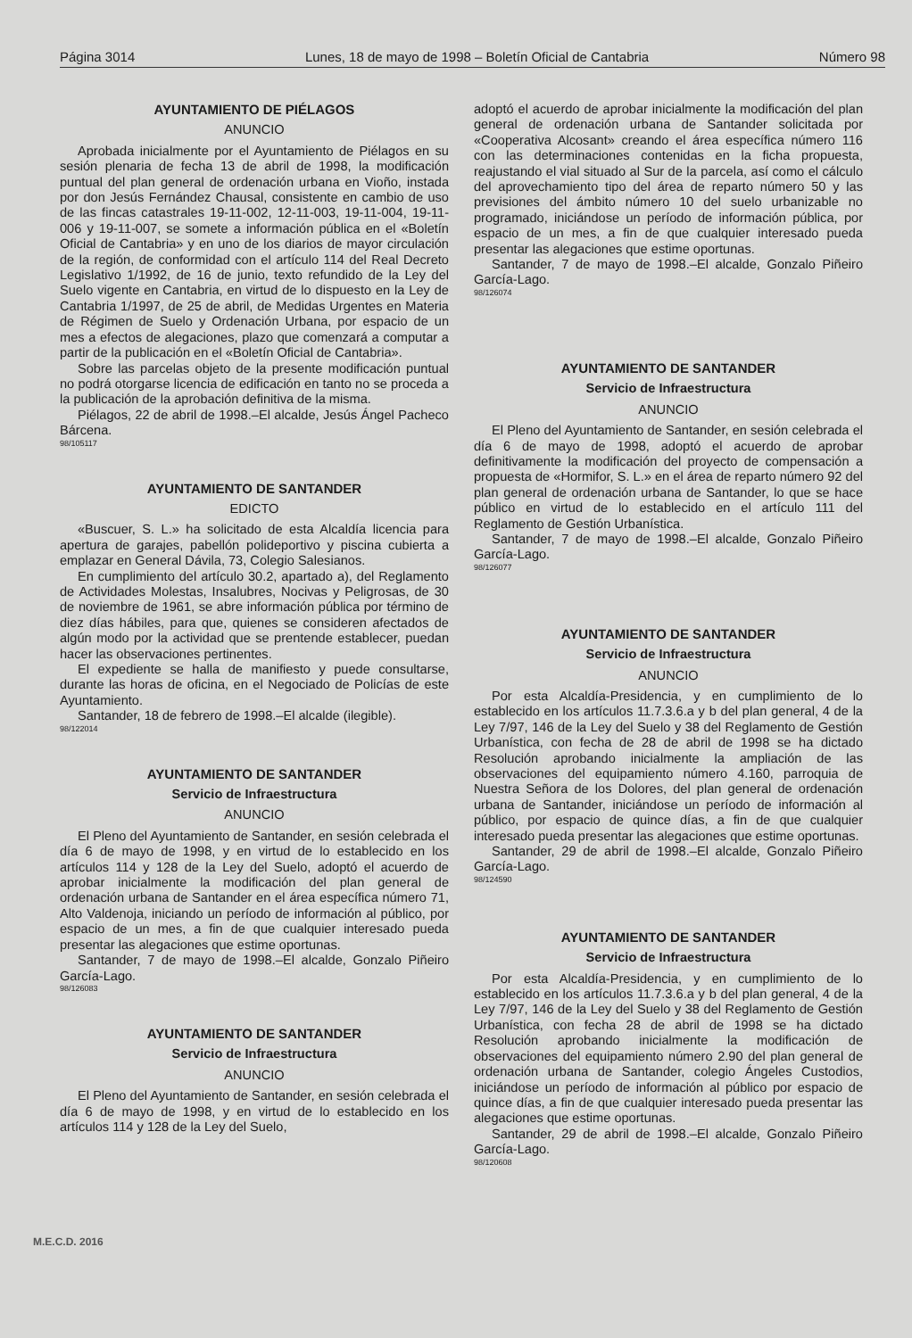Página 3014 Lunes, 18 de mayo de 1998 – Boletín Oficial de Cantabria Número 98
AYUNTAMIENTO DE PIÉLAGOS
ANUNCIO
Aprobada inicialmente por el Ayuntamiento de Piélagos en su sesión plenaria de fecha 13 de abril de 1998, la modificación puntual del plan general de ordenación urbana en Vioño, instada por don Jesús Fernández Chausal, consistente en cambio de uso de las fincas catastrales 19-11-002, 12-11-003, 19-11-004, 19-11-006 y 19-11-007, se somete a información pública en el «Boletín Oficial de Cantabria» y en uno de los diarios de mayor circulación de la región, de conformidad con el artículo 114 del Real Decreto Legislativo 1/1992, de 16 de junio, texto refundido de la Ley del Suelo vigente en Cantabria, en virtud de lo dispuesto en la Ley de Cantabria 1/1997, de 25 de abril, de Medidas Urgentes en Materia de Régimen de Suelo y Ordenación Urbana, por espacio de un mes a efectos de alegaciones, plazo que comenzará a computar a partir de la publicación en el «Boletín Oficial de Cantabria».
Sobre las parcelas objeto de la presente modificación puntual no podrá otorgarse licencia de edificación en tanto no se proceda a la publicación de la aprobación definitiva de la misma.
Piélagos, 22 de abril de 1998.–El alcalde, Jesús Ángel Pacheco Bárcena.
98/105117
AYUNTAMIENTO DE SANTANDER
EDICTO
«Buscuer, S. L.» ha solicitado de esta Alcaldía licencia para apertura de garajes, pabellón polideportivo y piscina cubierta a emplazar en General Dávila, 73, Colegio Salesianos.
En cumplimiento del artículo 30.2, apartado a), del Reglamento de Actividades Molestas, Insalubres, Nocivas y Peligrosas, de 30 de noviembre de 1961, se abre información pública por término de diez días hábiles, para que, quienes se consideren afectados de algún modo por la actividad que se prentende establecer, puedan hacer las observaciones pertinentes.
El expediente se halla de manifiesto y puede consultarse, durante las horas de oficina, en el Negociado de Policías de este Ayuntamiento.
Santander, 18 de febrero de 1998.–El alcalde (ilegible).
98/122014
AYUNTAMIENTO DE SANTANDER
Servicio de Infraestructura
ANUNCIO
El Pleno del Ayuntamiento de Santander, en sesión celebrada el día 6 de mayo de 1998, y en virtud de lo establecido en los artículos 114 y 128 de la Ley del Suelo, adoptó el acuerdo de aprobar inicialmente la modificación del plan general de ordenación urbana de Santander en el área específica número 71, Alto Valdenoja, iniciando un período de información al público, por espacio de un mes, a fin de que cualquier interesado pueda presentar las alegaciones que estime oportunas.
Santander, 7 de mayo de 1998.–El alcalde, Gonzalo Piñeiro García-Lago.
98/126083
AYUNTAMIENTO DE SANTANDER
Servicio de Infraestructura
ANUNCIO
El Pleno del Ayuntamiento de Santander, en sesión celebrada el día 6 de mayo de 1998, y en virtud de lo establecido en los artículos 114 y 128 de la Ley del Suelo,
adoptó el acuerdo de aprobar inicialmente la modificación del plan general de ordenación urbana de Santander solicitada por «Cooperativa Alcosant» creando el área específica número 116 con las determinaciones contenidas en la ficha propuesta, reajustando el vial situado al Sur de la parcela, así como el cálculo del aprovechamiento tipo del área de reparto número 50 y las previsiones del ámbito número 10 del suelo urbanizable no programado, iniciándose un período de información pública, por espacio de un mes, a fin de que cualquier interesado pueda presentar las alegaciones que estime oportunas.
Santander, 7 de mayo de 1998.–El alcalde, Gonzalo Piñeiro García-Lago.
98/126074
AYUNTAMIENTO DE SANTANDER
Servicio de Infraestructura
ANUNCIO
El Pleno del Ayuntamiento de Santander, en sesión celebrada el día 6 de mayo de 1998, adoptó el acuerdo de aprobar definitivamente la modificación del proyecto de compensación a propuesta de «Hormifor, S. L.» en el área de reparto número 92 del plan general de ordenación urbana de Santander, lo que se hace público en virtud de lo establecido en el artículo 111 del Reglamento de Gestión Urbanística.
Santander, 7 de mayo de 1998.–El alcalde, Gonzalo Piñeiro García-Lago.
98/126077
AYUNTAMIENTO DE SANTANDER
Servicio de Infraestructura
ANUNCIO
Por esta Alcaldía-Presidencia, y en cumplimiento de lo establecido en los artículos 11.7.3.6.a y b del plan general, 4 de la Ley 7/97, 146 de la Ley del Suelo y 38 del Reglamento de Gestión Urbanística, con fecha de 28 de abril de 1998 se ha dictado Resolución aprobando inicialmente la ampliación de las observaciones del equipamiento número 4.160, parroquia de Nuestra Señora de los Dolores, del plan general de ordenación urbana de Santander, iniciándose un período de información al público, por espacio de quince días, a fin de que cualquier interesado pueda presentar las alegaciones que estime oportunas.
Santander, 29 de abril de 1998.–El alcalde, Gonzalo Piñeiro García-Lago.
98/124590
AYUNTAMIENTO DE SANTANDER
Servicio de Infraestructura
Por esta Alcaldía-Presidencia, y en cumplimiento de lo establecido en los artículos 11.7.3.6.a y b del plan general, 4 de la Ley 7/97, 146 de la Ley del Suelo y 38 del Reglamento de Gestión Urbanística, con fecha 28 de abril de 1998 se ha dictado Resolución aprobando inicialmente la modificación de observaciones del equipamiento número 2.90 del plan general de ordenación urbana de Santander, colegio Ángeles Custodios, iniciándose un período de información al público por espacio de quince días, a fin de que cualquier interesado pueda presentar las alegaciones que estime oportunas.
Santander, 29 de abril de 1998.–El alcalde, Gonzalo Piñeiro García-Lago.
98/120608
M.E.C.D. 2016